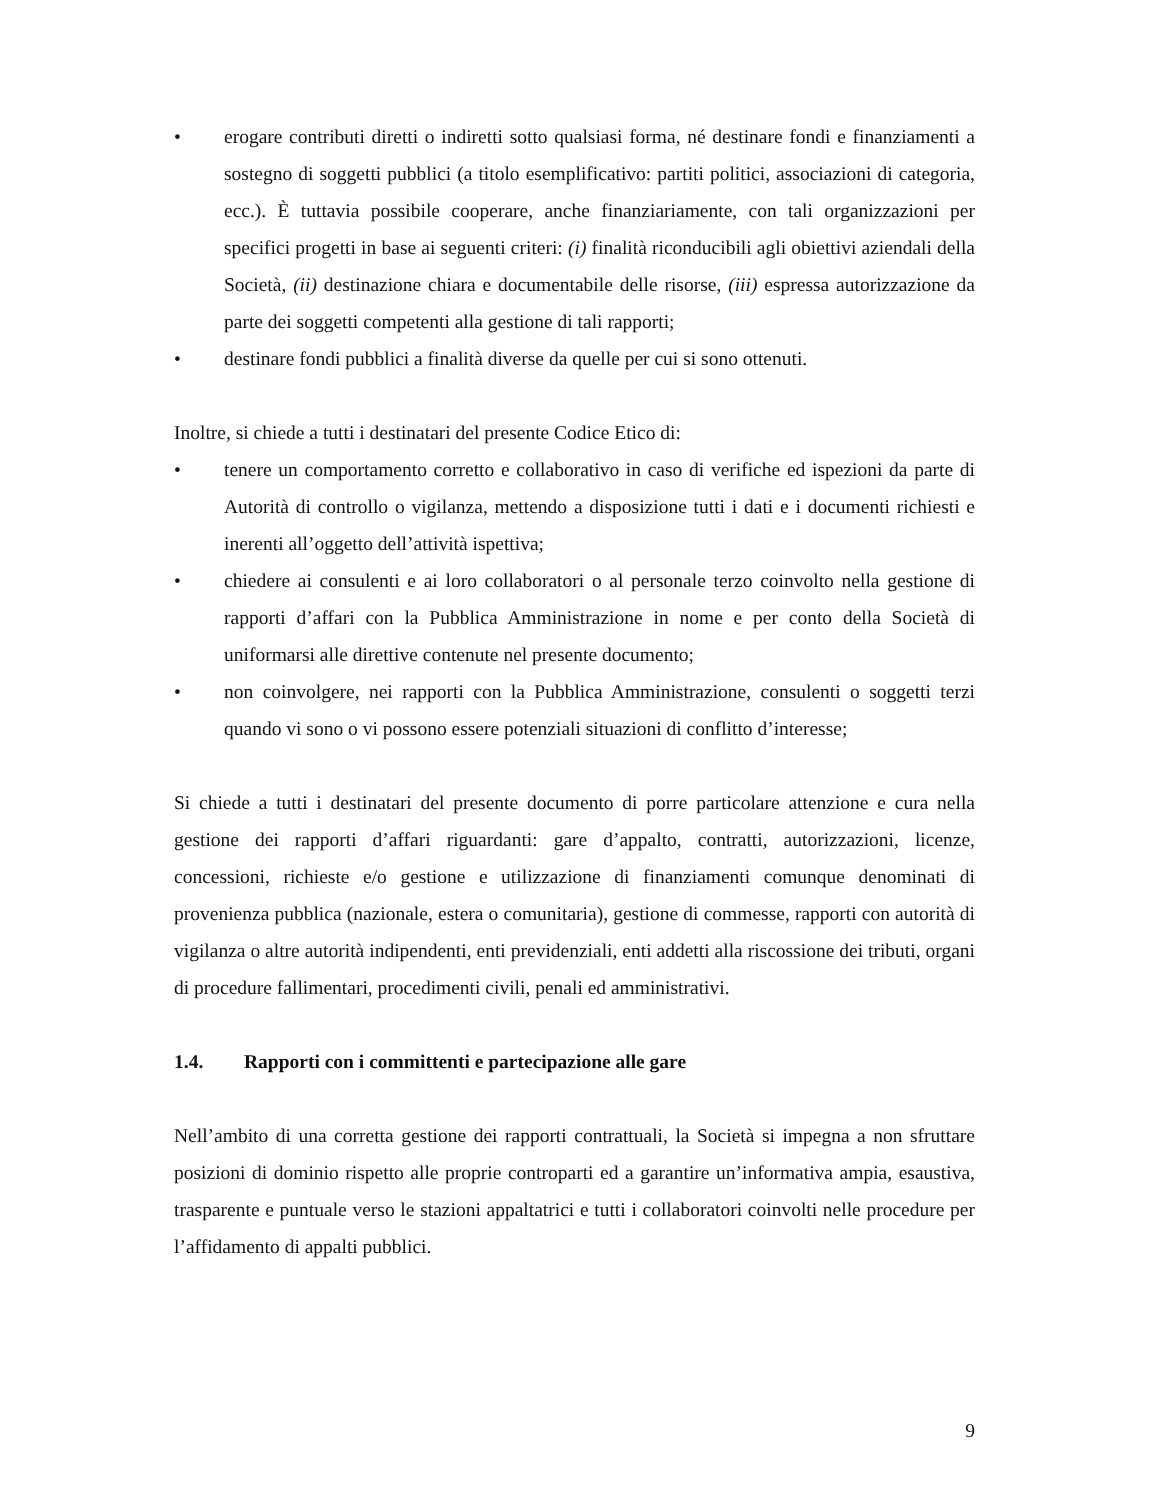• erogare contributi diretti o indiretti sotto qualsiasi forma, né destinare fondi e finanziamenti a sostegno di soggetti pubblici (a titolo esemplificativo: partiti politici, associazioni di categoria, ecc.). È tuttavia possibile cooperare, anche finanziariamente, con tali organizzazioni per specifici progetti in base ai seguenti criteri: (i) finalità riconducibili agli obiettivi aziendali della Società, (ii) destinazione chiara e documentabile delle risorse, (iii) espressa autorizzazione da parte dei soggetti competenti alla gestione di tali rapporti;
• destinare fondi pubblici a finalità diverse da quelle per cui si sono ottenuti.
Inoltre, si chiede a tutti i destinatari del presente Codice Etico di:
• tenere un comportamento corretto e collaborativo in caso di verifiche ed ispezioni da parte di Autorità di controllo o vigilanza, mettendo a disposizione tutti i dati e i documenti richiesti e inerenti all’oggetto dell’attività ispettiva;
• chiedere ai consulenti e ai loro collaboratori o al personale terzo coinvolto nella gestione di rapporti d’affari con la Pubblica Amministrazione in nome e per conto della Società di uniformarsi alle direttive contenute nel presente documento;
• non coinvolgere, nei rapporti con la Pubblica Amministrazione, consulenti o soggetti terzi quando vi sono o vi possono essere potenziali situazioni di conflitto d’interesse;
Si chiede a tutti i destinatari del presente documento di porre particolare attenzione e cura nella gestione dei rapporti d’affari riguardanti: gare d’appalto, contratti, autorizzazioni, licenze, concessioni, richieste e/o gestione e utilizzazione di finanziamenti comunque denominati di provenienza pubblica (nazionale, estera o comunitaria), gestione di commesse, rapporti con autorità di vigilanza o altre autorità indipendenti, enti previdenziali, enti addetti alla riscossione dei tributi, organi di procedure fallimentari, procedimenti civili, penali ed amministrativi.
1.4. Rapporti con i committenti e partecipazione alle gare
Nell’ambito di una corretta gestione dei rapporti contrattuali, la Società si impegna a non sfruttare posizioni di dominio rispetto alle proprie controparti ed a garantire un’informativa ampia, esaustiva, trasparente e puntuale verso le stazioni appaltatrici e tutti i collaboratori coinvolti nelle procedure per l’affidamento di appalti pubblici.
9